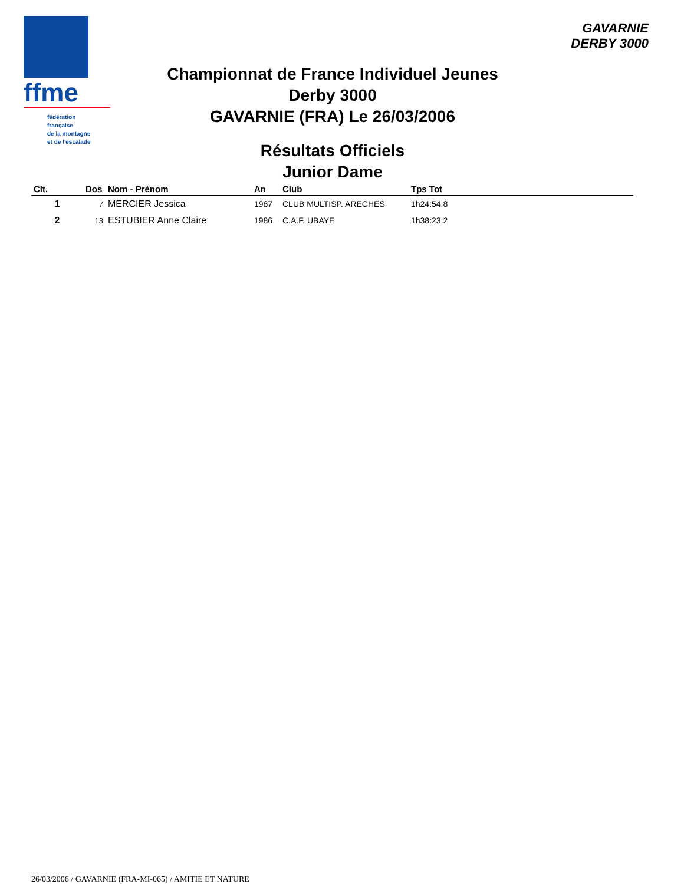ffme
fédération
française
de la montagne
et de l'escalade
GAVARNIE
DERBY 3000
Championnat de France Individuel Jeunes
Derby 3000
GAVARNIE (FRA) Le 26/03/2006
Résultats Officiels
Junior Dame
| Clt. | Dos | Nom - Prénom | An | Club | Tps Tot |
| --- | --- | --- | --- | --- | --- |
| 1 | 7 | MERCIER Jessica | 1987 | CLUB MULTISP. ARECHES | 1h24:54.8 |
| 2 | 13 | ESTUBIER Anne Claire | 1986 | C.A.F. UBAYE | 1h38:23.2 |
26/03/2006 / GAVARNIE (FRA-MI-065) / AMITIE ET NATURE